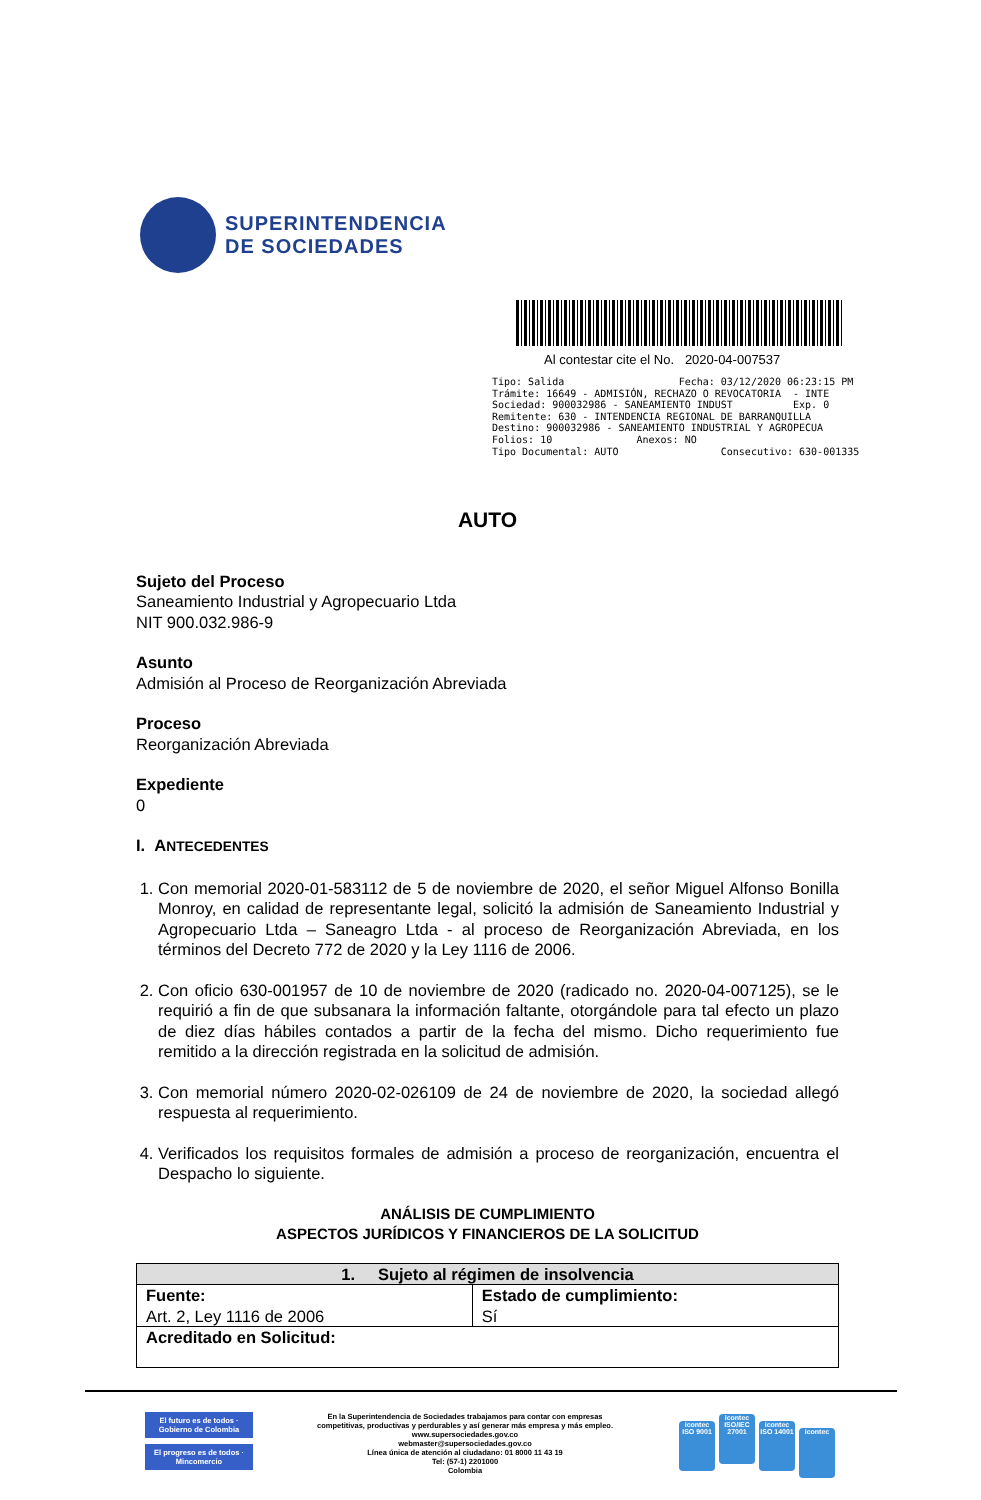SUPERINTENDENCIA
DE SOCIEDADES
Al contestar cite el No. 2020-04-007537
Tipo: Salida Fecha: 03/12/2020 06:23:15 PM Trámite: 16649 - ADMISIÓN, RECHAZO O REVOCATORIA - INTE Sociedad: 900032986 - SANEAMIENTO INDUST Exp. 0 Remitente: 630 - INTENDENCIA REGIONAL DE BARRANQUILLA Destino: 900032986 - SANEAMIENTO INDUSTRIAL Y AGROPECUA Folios: 10 Anexos: NO Tipo Documental: AUTO Consecutivo: 630-001335
AUTO
Sujeto del Proceso
Saneamiento Industrial y Agropecuario Ltda
NIT 900.032.986-9
Asunto
Admisión al Proceso de Reorganización Abreviada
Proceso
Reorganización Abreviada
Expediente
0
I. ANTECEDENTES
1. Con memorial 2020-01-583112 de 5 de noviembre de 2020, el señor Miguel Alfonso Bonilla Monroy, en calidad de representante legal, solicitó la admisión de Saneamiento Industrial y Agropecuario Ltda – Saneagro Ltda - al proceso de Reorganización Abreviada, en los términos del Decreto 772 de 2020 y la Ley 1116 de 2006.
2. Con oficio 630-001957 de 10 de noviembre de 2020 (radicado no. 2020-04-007125), se le requirió a fin de que subsanara la información faltante, otorgándole para tal efecto un plazo de diez días hábiles contados a partir de la fecha del mismo. Dicho requerimiento fue remitido a la dirección registrada en la solicitud de admisión.
3. Con memorial número 2020-02-026109 de 24 de noviembre de 2020, la sociedad allegó respuesta al requerimiento.
4. Verificados los requisitos formales de admisión a proceso de reorganización, encuentra el Despacho lo siguiente.
ANÁLISIS DE CUMPLIMIENTO
ASPECTOS JURÍDICOS Y FINANCIEROS DE LA SOLICITUD
| 1. Sujeto al régimen de insolvencia | |
| --- | --- |
| Fuente: Art. 2, Ley 1116 de 2006 | Estado de cumplimiento: Sí |
| Acreditado en Solicitud: | |
El futuro es de todos · Gobierno de Colombia
El progreso es de todos · Mincomercio
En la Superintendencia de Sociedades trabajamos para contar con empresas
competitivas, productivas y perdurables y así generar más empresa y más empleo.
www.supersociedades.gov.co
webmaster@supersociedades.gov.co
Línea única de atención al ciudadano: 01 8000 11 43 19
Tel: (57-1) 2201000
Colombia
icontec ISO 9001 icontec ISO/IEC 27001 icontec ISO 14001 icontec